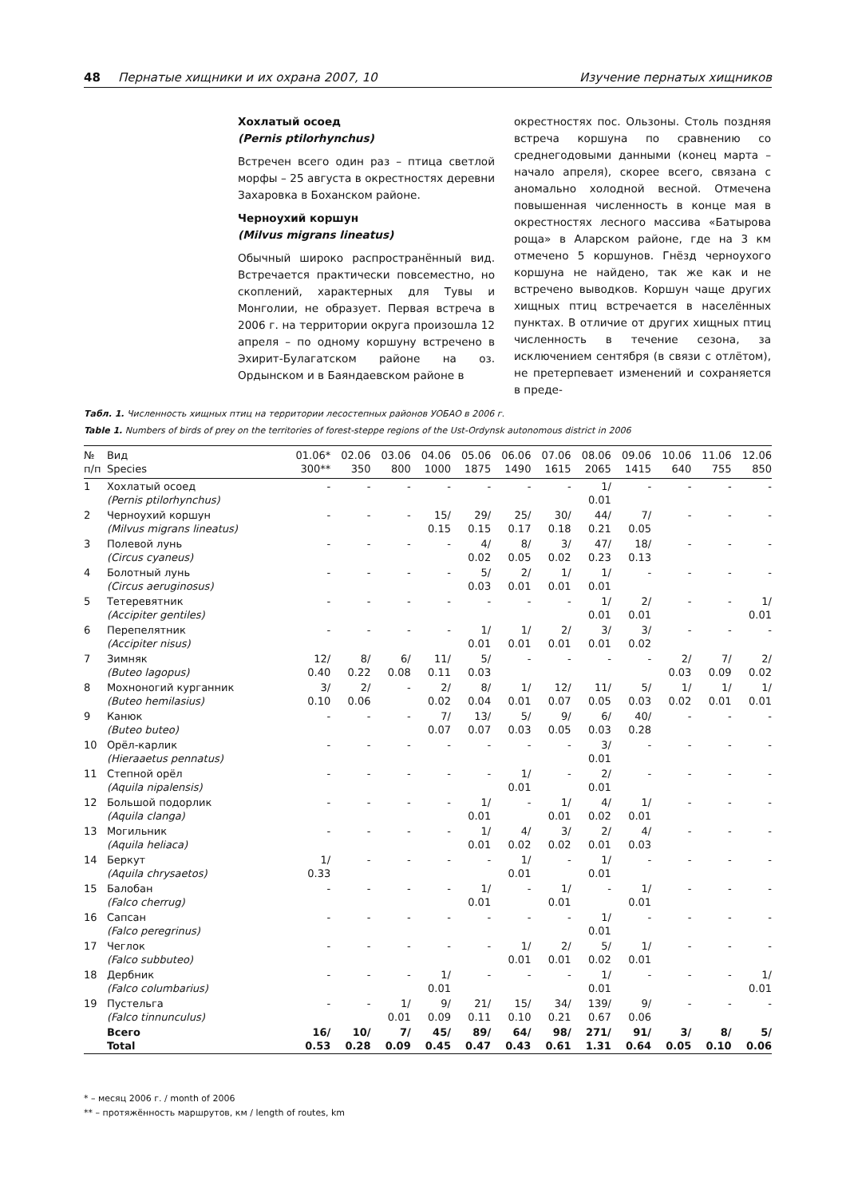48 Пернатые хищники и их охрана 2007, 10 Изучение пернатых хищников
Хохлатый осоед
(Pernis ptilorhynchus)
Встречен всего один раз – птица светлой морфы – 25 августа в окрестностях деревни Захаровка в Боханском районе.
Черноухий коршун
(Milvus migrans lineatus)
Обычный широко распространённый вид. Встречается практически повсеместно, но скоплений, характерных для Тувы и Монголии, не образует. Первая встреча в 2006 г. на территории округа произошла 12 апреля – по одному коршуну встречено в Эхирит-Булагатском районе на оз. Ордынском и в Баяндаевском районе в
окрестностях пос. Ользоны. Столь поздняя встреча коршуна по сравнению со среднегодовыми данными (конец марта – начало апреля), скорее всего, связана с аномально холодной весной. Отмечена повышенная численность в конце мая в окрестностях лесного массива «Батырова роща» в Аларском районе, где на 3 км отмечено 5 коршунов. Гнёзд черноухого коршуна не найдено, так же как и не встречено выводков. Коршун чаще других хищных птиц встречается в населённых пунктах. В отличие от других хищных птиц численность в течение сезона, за исключением сентября (в связи с отлётом), не претерпевает изменений и сохраняется в преде-
Табл. 1. Численность хищных птиц на территории лесостепных районов УОБАО в 2006 г.
Table 1. Numbers of birds of prey on the territories of forest-steppe regions of the Ust-Ordynsk autonomous district in 2006
| № п/п | Вид Species | 01.06* 300** | 02.06 350 | 03.06 800 | 04.06 1000 | 05.06 1875 | 06.06 1490 | 07.06 1615 | 08.06 2065 | 09.06 1415 | 10.06 640 | 11.06 755 | 12.06 850 |
| --- | --- | --- | --- | --- | --- | --- | --- | --- | --- | --- | --- | --- | --- |
| 1 | Хохлатый осоед (Pernis ptilorhynchus) | - | - | - | - | - | - | - | 1/ 0.01 | - | - | - | - |
| 2 | Черноухий коршун (Milvus migrans lineatus) | - | - | - | 15/ 0.15 | 29/ 0.15 | 25/ 0.17 | 30/ 0.18 | 44/ 0.21 | 7/ 0.05 | - | - | - |
| 3 | Полевой лунь (Circus cyaneus) | - | - | - | - | 4/ 0.02 | 8/ 0.05 | 3/ 0.02 | 47/ 0.23 | 18/ 0.13 | - | - | - |
| 4 | Болотный лунь (Circus aeruginosus) | - | - | - | - | 5/ 0.03 | 2/ 0.01 | 1/ 0.01 | 1/ 0.01 | - | - | - | - |
| 5 | Тетеревятник (Accipiter gentiles) | - | - | - | - | - | - | - | 1/ 0.01 | 2/ 0.01 | - | - | 1/ 0.01 |
| 6 | Перепелятник (Accipiter nisus) | - | - | - | - | 1/ 0.01 | 1/ 0.01 | 2/ 0.01 | 3/ 0.01 | 3/ 0.02 | - | - | - |
| 7 | Зимняк (Buteo lagopus) | 12/ 0.40 | 8/ 0.22 | 6/ 0.08 | 11/ 0.11 | 5/ 0.03 | - | - | - | - | 2/ 0.03 | 7/ 0.09 | 2/ 0.02 |
| 8 | Мохноногий курганник (Buteo hemilasius) | 3/ 0.10 | 2/ 0.06 | - | 2/ 0.02 | 8/ 0.04 | 1/ 0.01 | 12/ 0.07 | 11/ 0.05 | 5/ 0.03 | 1/ 0.02 | 1/ 0.01 | 1/ 0.01 |
| 9 | Канюк (Buteo buteo) | - | - | - | 7/ 0.07 | 13/ 0.07 | 5/ 0.03 | 9/ 0.05 | 6/ 0.03 | 40/ 0.28 | - | - | - |
| 10 | Орёл-карлик (Hieraaetus pennatus) | - | - | - | - | - | - | - | 3/ 0.01 | - | - | - | - |
| 11 | Степной орёл (Aquila nipalensis) | - | - | - | - | - | 1/ 0.01 | - | 2/ 0.01 | - | - | - | - |
| 12 | Большой подорлик (Aquila clanga) | - | - | - | - | 1/ 0.01 | - | 1/ 0.01 | 4/ 0.02 | 1/ 0.01 | - | - | - |
| 13 | Могильник (Aquila heliaca) | - | - | - | - | 1/ 0.01 | 4/ 0.02 | 3/ 0.02 | 2/ 0.01 | 4/ 0.03 | - | - | - |
| 14 | Беркут (Aquila chrysaetos) | 1/ 0.33 | - | - | - | - | 1/ 0.01 | - | 1/ 0.01 | - | - | - | - |
| 15 | Балобан (Falco cherrug) | - | - | - | - | 1/ 0.01 | - | 1/ 0.01 | - | 1/ 0.01 | - | - | - |
| 16 | Сапсан (Falco peregrinus) | - | - | - | - | - | - | - | 1/ 0.01 | - | - | - | - |
| 17 | Чеглок (Falco subbuteo) | - | - | - | - | - | 1/ 0.01 | 2/ 0.01 | 5/ 0.02 | 1/ 0.01 | - | - | - |
| 18 | Дербник (Falco columbarius) | - | - | - | 1/ 0.01 | - | - | - | 1/ 0.01 | - | - | - | 1/ 0.01 |
| 19 | Пустельга (Falco tinnunculus) | - | - | 1/ 0.01 | 9/ 0.09 | 21/ 0.11 | 15/ 0.10 | 34/ 0.21 | 139/ 0.67 | 9/ 0.06 | - | - | - |
| | Всего Total | 16/ 0.53 | 10/ 0.28 | 7/ 0.09 | 45/ 0.45 | 89/ 0.47 | 64/ 0.43 | 98/ 0.61 | 271/ 1.31 | 91/ 0.64 | 3/ 0.05 | 8/ 0.10 | 5/ 0.06 |
* – месяц 2006 г. / month of 2006
** – протяжённость маршрутов, км / length of routes, km